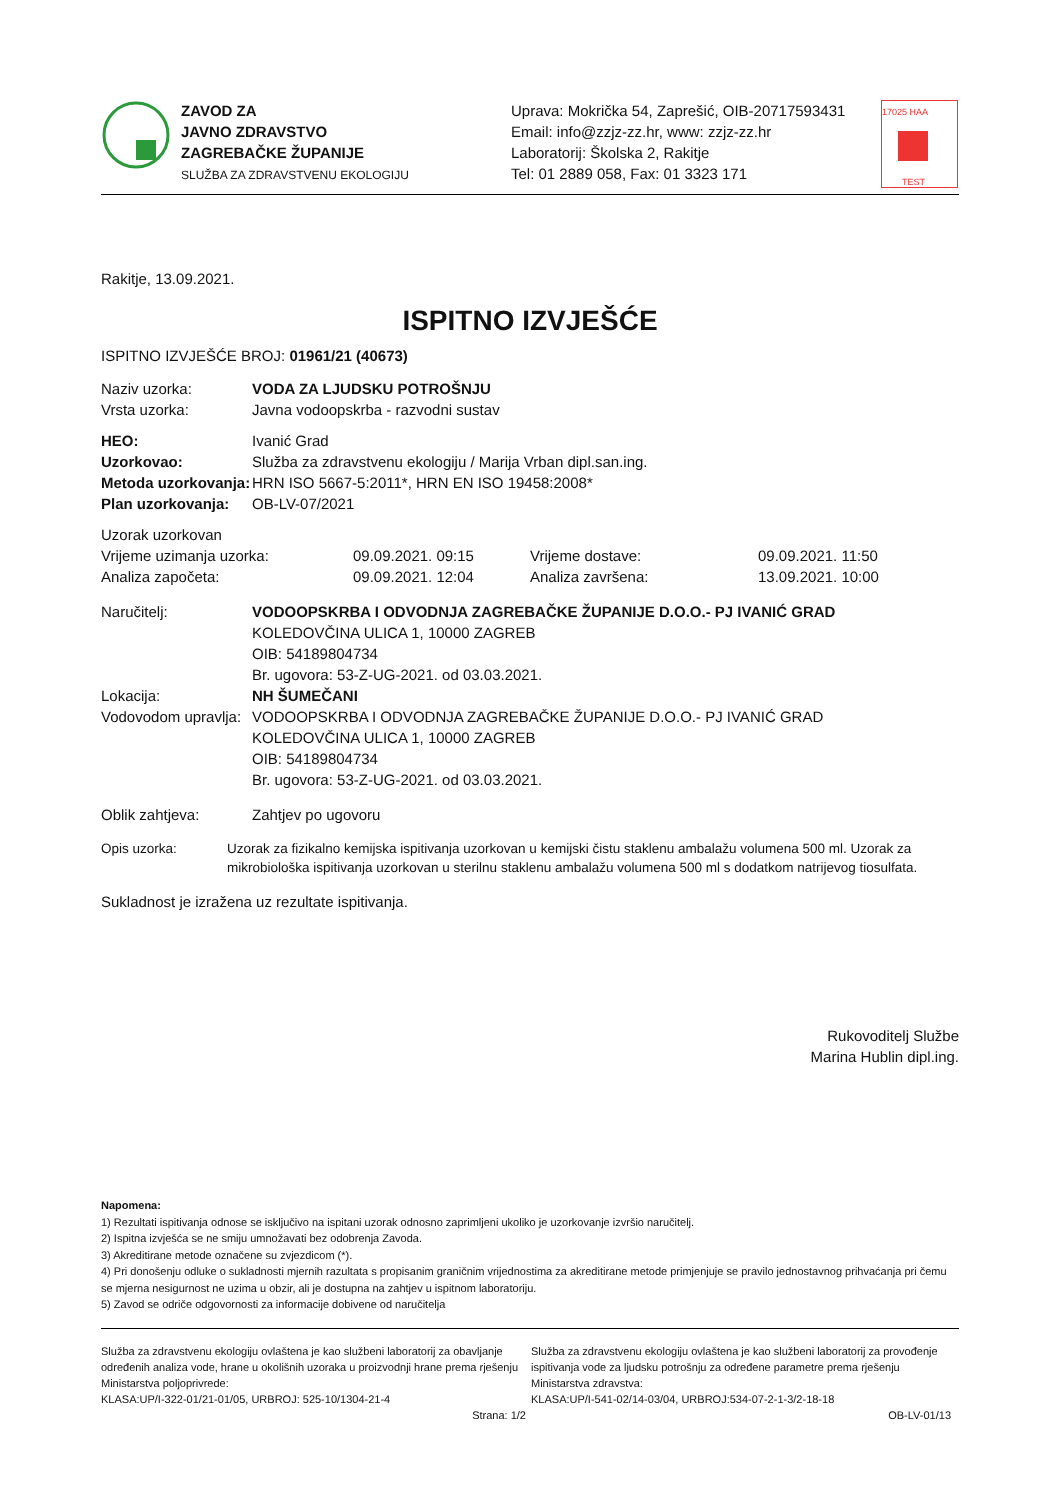ZAVOD ZA
JAVNO ZDRAVSTVO
ZAGREBAČKE ŽUPANIJE
SLUŽBA ZA ZDRAVSTVENU EKOLOGIJU
Uprava: Mokrička 54, Zaprešić, OIB-20717593431
Email: info@zzjz-zz.hr, www: zzjz-zz.hr
Laboratorij: Školska 2, Rakitje
Tel: 01 2889 058, Fax: 01 3323 171
17025 HAA
TEST
Rakitje, 13.09.2021.
ISPITNO IZVJEŠĆE
ISPITNO IZVJEŠĆE BROJ: 01961/21 (40673)
Naziv uzorka: VODA ZA LJUDSKU POTROŠNJU
Vrsta uzorka: Javna vodoopskrba - razvodni sustav
HEO: Ivanić Grad
Uzorkovao: Služba za zdravstvenu ekologiju / Marija Vrban dipl.san.ing.
Metoda uzorkovanja: HRN ISO 5667-5:2011*, HRN EN ISO 19458:2008*
Plan uzorkovanja: OB-LV-07/2021
Uzorak uzorkovan
Vrijeme uzimanja uzorka: 09.09.2021. 09:15 Vrijeme dostave: 09.09.2021. 11:50
Analiza započeta: 09.09.2021. 12:04 Analiza završena: 13.09.2021. 10:00
Naručitelj: VODOOPSKRBA I ODVODNJA ZAGREBAČKE ŽUPANIJE D.O.O.- PJ IVANIĆ GRAD
KOLEDOVČINA ULICA 1, 10000 ZAGREB
OIB: 54189804734
Br. ugovora: 53-Z-UG-2021. od 03.03.2021.
Lokacija: NH ŠUMEČANI
Vodovodom upravlja: VODOOPSKRBA I ODVODNJA ZAGREBAČKE ŽUPANIJE D.O.O.- PJ IVANIĆ GRAD
KOLEDOVČINA ULICA 1, 10000 ZAGREB
OIB: 54189804734
Br. ugovora: 53-Z-UG-2021. od 03.03.2021.
Oblik zahtjeva: Zahtjev po ugovoru
Opis uzorka: Uzorak za fizikalno kemijska ispitivanja uzorkovan u kemijski čistu staklenu ambalažu volumena 500 ml. Uzorak za mikrobiološka ispitivanja uzorkovan u sterilnu staklenu ambalažu volumena 500 ml s dodatkom natrijevog tiosulfata.
Sukladnost je izražena uz rezultate ispitivanja.
Rukovoditelj Službe
Marina Hublin dipl.ing.
Napomena:
1) Rezultati ispitivanja odnose se isključivo na ispitani uzorak odnosno zaprimljeni ukoliko je uzorkovanje izvršio naručitelj.
2) Ispitna izvješća se ne smiju umnožavati bez odobrenja Zavoda.
3) Akreditirane metode označene su zvjezdicom (*).
4) Pri donošenju odluke o sukladnosti mjernih razultata s propisanim graničnim vrijednostima za akreditirane metode primjenjuje se pravilo jednostavnog prihvaćanja pri čemu se mjerna nesigurnost ne uzima u obzir, ali je dostupna na zahtjev u ispitnom laboratoriju.
5) Zavod se odriče odgovornosti za informacije dobivene od naručitelja
Služba za zdravstvenu ekologiju ovlaštena je kao službeni laboratorij za obavljanje određenih analiza vode, hrane u okolišnih uzoraka u proizvodnji hrane prema rješenju Ministarstva poljoprivrede:
KLASA:UP/I-322-01/21-01/05, URBROJ: 525-10/1304-21-4
Služba za zdravstvenu ekologiju ovlaštena je kao službeni laboratorij za provođenje ispitivanja vode za ljudsku potrošnju za određene parametre prema rješenju Ministarstva zdravstva:
KLASA:UP/I-541-02/14-03/04, URBROJ:534-07-2-1-3/2-18-18
Strana: 1/2
OB-LV-01/13